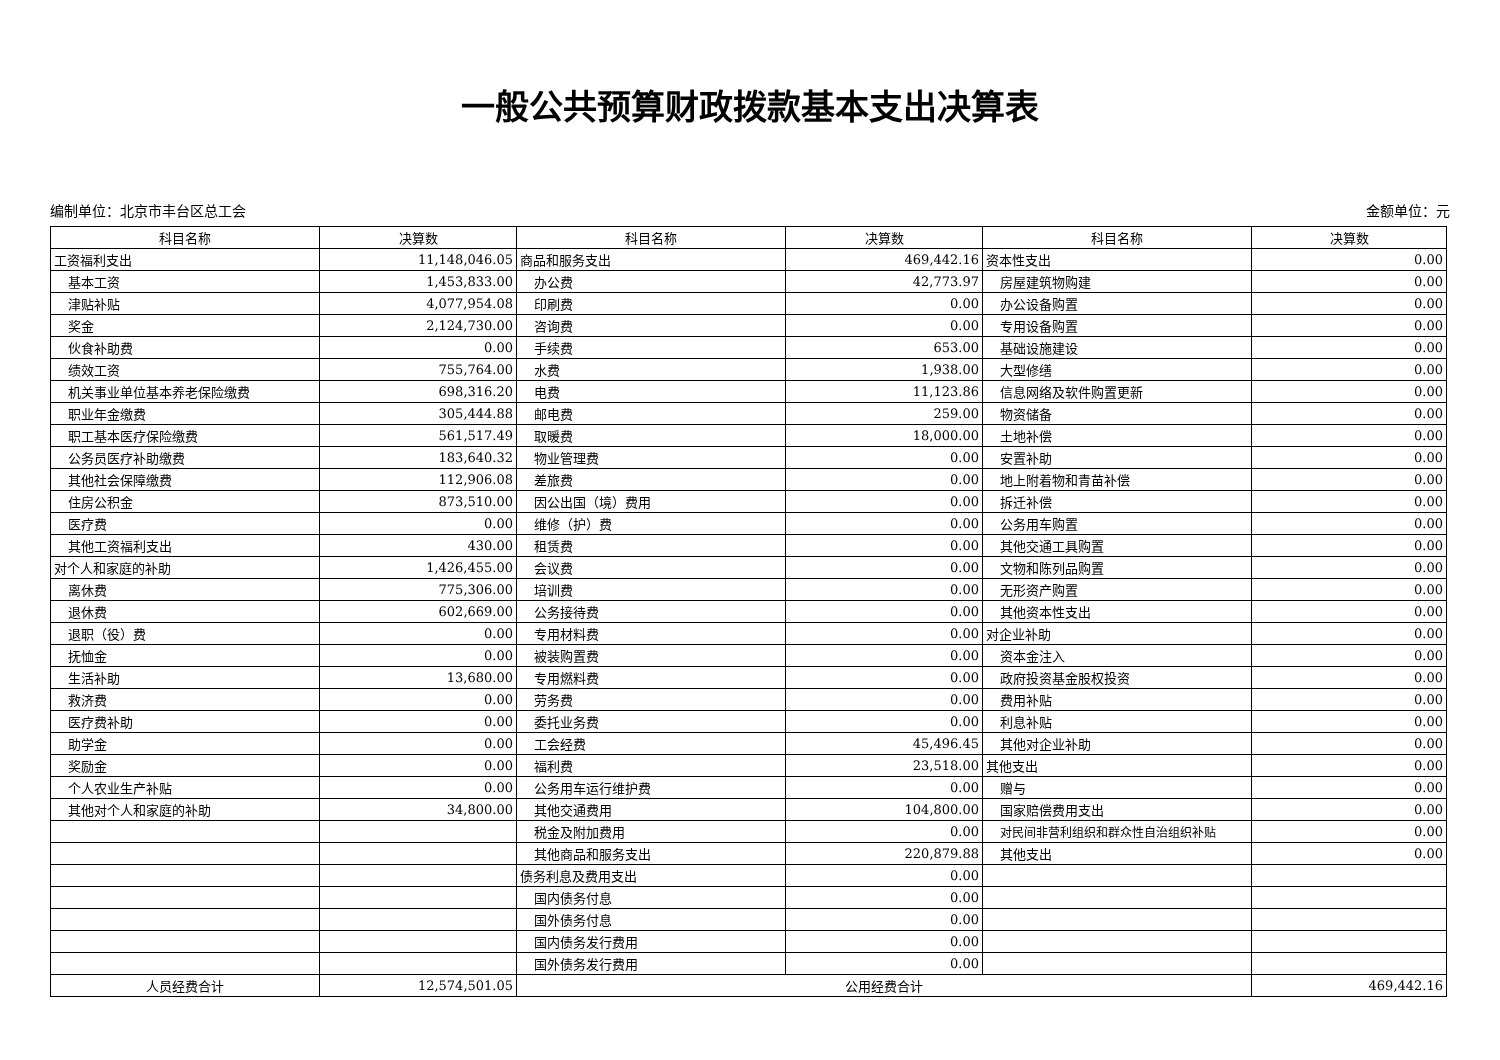一般公共预算财政拨款基本支出决算表
编制单位：北京市丰台区总工会 金额单位：元
| 科目名称 | 决算数 | 科目名称 | 决算数 | 科目名称 | 决算数 |
| --- | --- | --- | --- | --- | --- |
| 工资福利支出 | 11,148,046.05 | 商品和服务支出 | 469,442.16 | 资本性支出 | 0.00 |
| 基本工资 | 1,453,833.00 | 办公费 | 42,773.97 | 房屋建筑物购建 | 0.00 |
| 津贴补贴 | 4,077,954.08 | 印刷费 | 0.00 | 办公设备购置 | 0.00 |
| 奖金 | 2,124,730.00 | 咨询费 | 0.00 | 专用设备购置 | 0.00 |
| 伙食补助费 | 0.00 | 手续费 | 653.00 | 基础设施建设 | 0.00 |
| 绩效工资 | 755,764.00 | 水费 | 1,938.00 | 大型修缮 | 0.00 |
| 机关事业单位基本养老保险缴费 | 698,316.20 | 电费 | 11,123.86 | 信息网络及软件购置更新 | 0.00 |
| 职业年金缴费 | 305,444.88 | 邮电费 | 259.00 | 物资储备 | 0.00 |
| 职工基本医疗保险缴费 | 561,517.49 | 取暖费 | 18,000.00 | 土地补偿 | 0.00 |
| 公务员医疗补助缴费 | 183,640.32 | 物业管理费 | 0.00 | 安置补助 | 0.00 |
| 其他社会保障缴费 | 112,906.08 | 差旅费 | 0.00 | 地上附着物和青苗补偿 | 0.00 |
| 住房公积金 | 873,510.00 | 因公出国（境）费用 | 0.00 | 拆迁补偿 | 0.00 |
| 医疗费 | 0.00 | 维修（护）费 | 0.00 | 公务用车购置 | 0.00 |
| 其他工资福利支出 | 430.00 | 租赁费 | 0.00 | 其他交通工具购置 | 0.00 |
| 对个人和家庭的补助 | 1,426,455.00 | 会议费 | 0.00 | 文物和陈列品购置 | 0.00 |
| 离休费 | 775,306.00 | 培训费 | 0.00 | 无形资产购置 | 0.00 |
| 退休费 | 602,669.00 | 公务接待费 | 0.00 | 其他资本性支出 | 0.00 |
| 退职（役）费 | 0.00 | 专用材料费 | 0.00 | 对企业补助 | 0.00 |
| 抚恤金 | 0.00 | 被装购置费 | 0.00 | 资本金注入 | 0.00 |
| 生活补助 | 13,680.00 | 专用燃料费 | 0.00 | 政府投资基金股权投资 | 0.00 |
| 救济费 | 0.00 | 劳务费 | 0.00 | 费用补贴 | 0.00 |
| 医疗费补助 | 0.00 | 委托业务费 | 0.00 | 利息补贴 | 0.00 |
| 助学金 | 0.00 | 工会经费 | 45,496.45 | 其他对企业补助 | 0.00 |
| 奖励金 | 0.00 | 福利费 | 23,518.00 | 其他支出 | 0.00 |
| 个人农业生产补贴 | 0.00 | 公务用车运行维护费 | 0.00 | 赠与 | 0.00 |
| 其他对个人和家庭的补助 | 34,800.00 | 其他交通费用 | 104,800.00 | 国家赔偿费用支出 | 0.00 |
| | | 税金及附加费用 | 0.00 | 对民间非营利组织和群众性自治组织补贴 | 0.00 |
| | | 其他商品和服务支出 | 220,879.88 | 其他支出 | 0.00 |
| | | 债务利息及费用支出 | 0.00 | | |
| | | 国内债务付息 | 0.00 | | |
| | | 国外债务付息 | 0.00 | | |
| | | 国内债务发行费用 | 0.00 | | |
| | | 国外债务发行费用 | 0.00 | | |
| 人员经费合计 | 12,574,501.05 | 公用经费合计 | | | 469,442.16 |